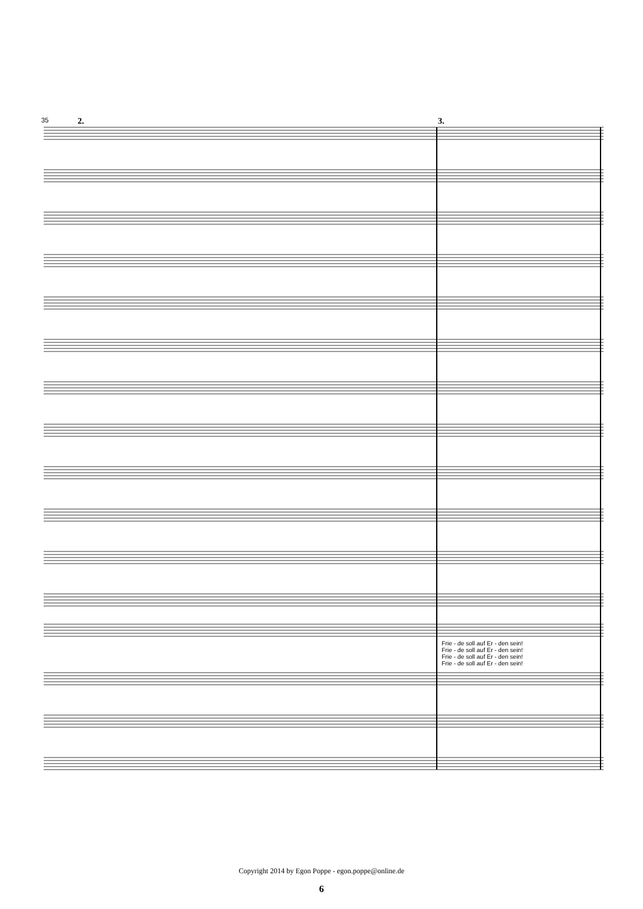35 2. 3.
Frie - de soll auf Er - den sein!
Frie - de soll auf Er - den sein!
Frie - de soll auf Er - den sein!
Frie - de soll auf Er - den sein!
Copyright 2014 by Egon Poppe - egon.poppe@online.de
6